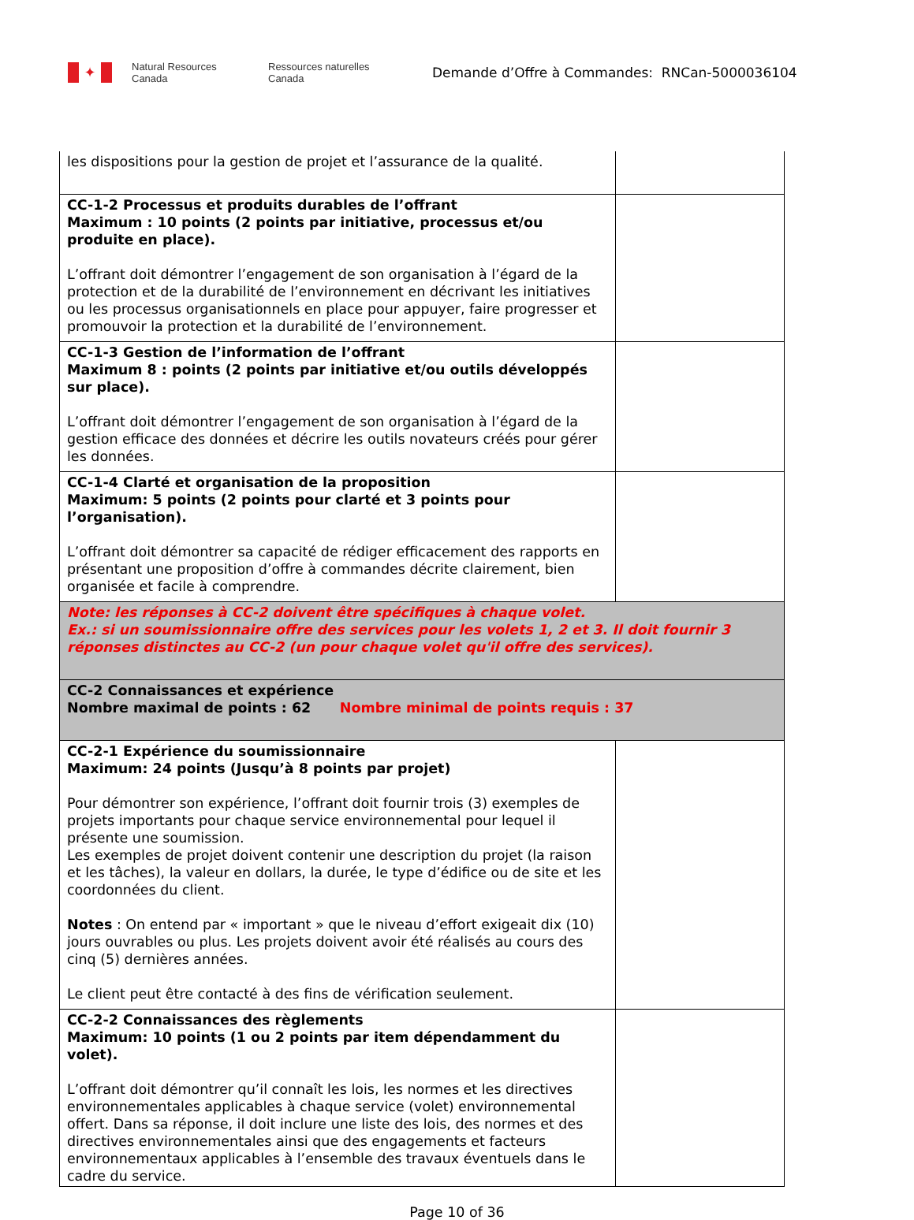✦
Natural Resources Canada
Ressources naturelles Canada
Demande d’Offre à Commandes: RNCan-5000036104
| les dispositions pour la gestion de projet et l’assurance de la qualité. | |
| CC-1-2 Processus et produits durables de l’offrant Maximum : 10 points (2 points par initiative, processus et/ou produite en place). L’offrant doit démontrer l’engagement de son organisation à l’égard de la protection et de la durabilité de l’environnement en décrivant les initiatives ou les processus organisationnels en place pour appuyer, faire progresser et promouvoir la protection et la durabilité de l’environnement. | |
| CC-1-3 Gestion de l’information de l’offrant Maximum 8 : points (2 points par initiative et/ou outils développés sur place). L’offrant doit démontrer l’engagement de son organisation à l’égard de la gestion efficace des données et décrire les outils novateurs créés pour gérer les données. | |
| CC-1-4 Clarté et organisation de la proposition Maximum: 5 points (2 points pour clarté et 3 points pour l’organisation). L’offrant doit démontrer sa capacité de rédiger efficacement des rapports en présentant une proposition d’offre à commandes décrite clairement, bien organisée et facile à comprendre. | |
| Note: les réponses à CC-2 doivent être spécifiques à chaque volet. Ex.: si un soumissionnaire offre des services pour les volets 1, 2 et 3. Il doit fournir 3 réponses distinctes au CC-2 (un pour chaque volet qu'il offre des services). | |
| CC-2 Connaissances et expérience Nombre maximal de points : 62 Nombre minimal de points requis : 37 | |
| CC-2-1 Expérience du soumissionnaire Maximum: 24 points (Jusqu’à 8 points par projet) Pour démontrer son expérience, l’offrant doit fournir trois (3) exemples de projets importants pour chaque service environnemental pour lequel il présente une soumission. Les exemples de projet doivent contenir une description du projet (la raison et les tâches), la valeur en dollars, la durée, le type d’édifice ou de site et les coordonnées du client. Notes : On entend par « important » que le niveau d’effort exigeait dix (10) jours ouvrables ou plus. Les projets doivent avoir été réalisés au cours des cinq (5) dernières années. Le client peut être contacté à des fins de vérification seulement. | |
| CC-2-2 Connaissances des règlements Maximum: 10 points (1 ou 2 points par item dépendamment du volet). L’offrant doit démontrer qu’il connaît les lois, les normes et les directives environnementales applicables à chaque service (volet) environnemental offert. Dans sa réponse, il doit inclure une liste des lois, des normes et des directives environnementales ainsi que des engagements et facteurs environnementaux applicables à l’ensemble des travaux éventuels dans le cadre du service. | |
Page 10 of 36